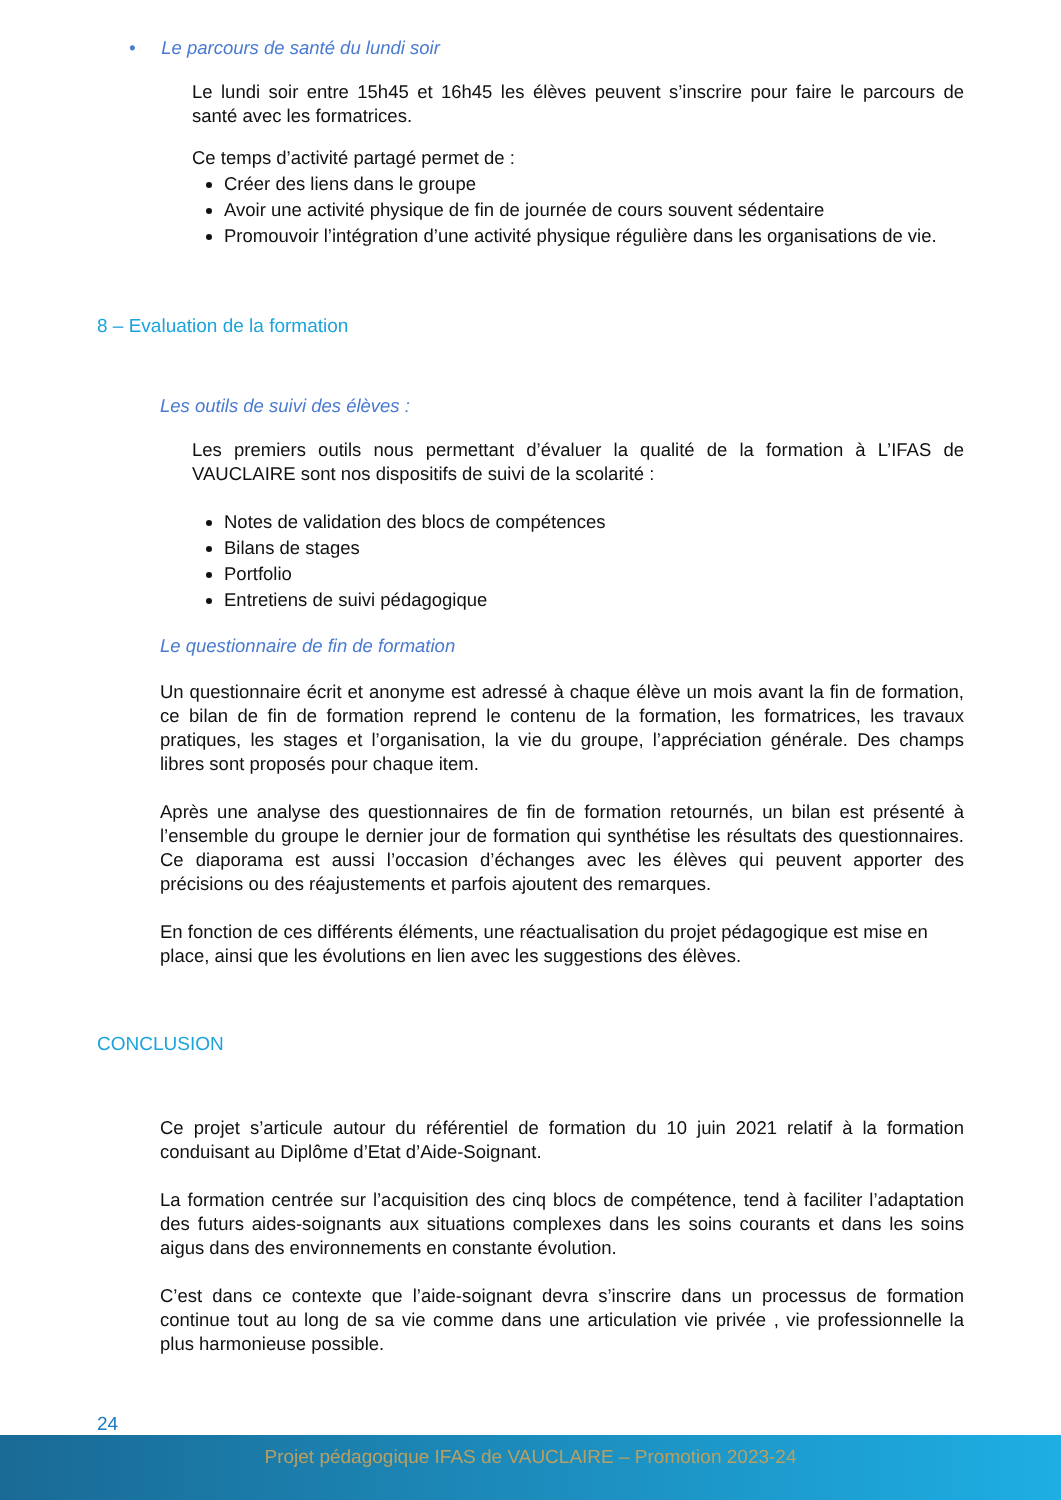• Le parcours de santé du lundi soir
Le lundi soir entre 15h45 et 16h45 les élèves peuvent s’inscrire pour faire le parcours de santé avec les formatrices.
Ce temps d’activité partagé permet de :
Créer des liens dans le groupe
Avoir une activité physique de fin de journée de cours souvent sédentaire
Promouvoir l’intégration d’une activité physique régulière dans les organisations de vie.
8 – Evaluation de la formation
Les outils de suivi des élèves :
Les premiers outils nous permettant d’évaluer la qualité de la formation à L’IFAS de VAUCLAIRE sont nos dispositifs de suivi de la scolarité :
Notes de validation des blocs de compétences
Bilans de stages
Portfolio
Entretiens de suivi pédagogique
Le questionnaire de fin de formation
Un questionnaire écrit et anonyme est adressé à chaque élève un mois avant la fin de formation, ce bilan de fin de formation reprend le contenu de la formation, les formatrices, les travaux pratiques, les stages et l’organisation, la vie du groupe, l’appréciation générale. Des champs libres sont proposés pour chaque item.
Après une analyse des questionnaires de fin de formation retournés, un bilan est présenté à l’ensemble du groupe le dernier jour de formation qui synthétise les résultats des questionnaires. Ce diaporama est aussi l’occasion d’échanges avec les élèves qui peuvent apporter des précisions ou des réajustements et parfois ajoutent des remarques.
En fonction de ces différents éléments, une réactualisation du projet pédagogique est mise en place, ainsi que les évolutions en lien avec les suggestions des élèves.
CONCLUSION
Ce projet s’articule autour du référentiel de formation du 10 juin 2021 relatif à la formation conduisant au Diplôme d’Etat d’Aide-Soignant.
La formation centrée sur l’acquisition des cinq blocs de compétence, tend à faciliter l’adaptation des futurs aides-soignants aux situations complexes dans les soins courants et dans les soins aigus dans des environnements en constante évolution.
C’est dans ce contexte que l’aide-soignant devra s’inscrire dans un processus de formation continue tout au long de sa vie comme dans une articulation vie privée , vie professionnelle la plus harmonieuse possible.
24
Projet pédagogique IFAS de VAUCLAIRE – Promotion 2023-24